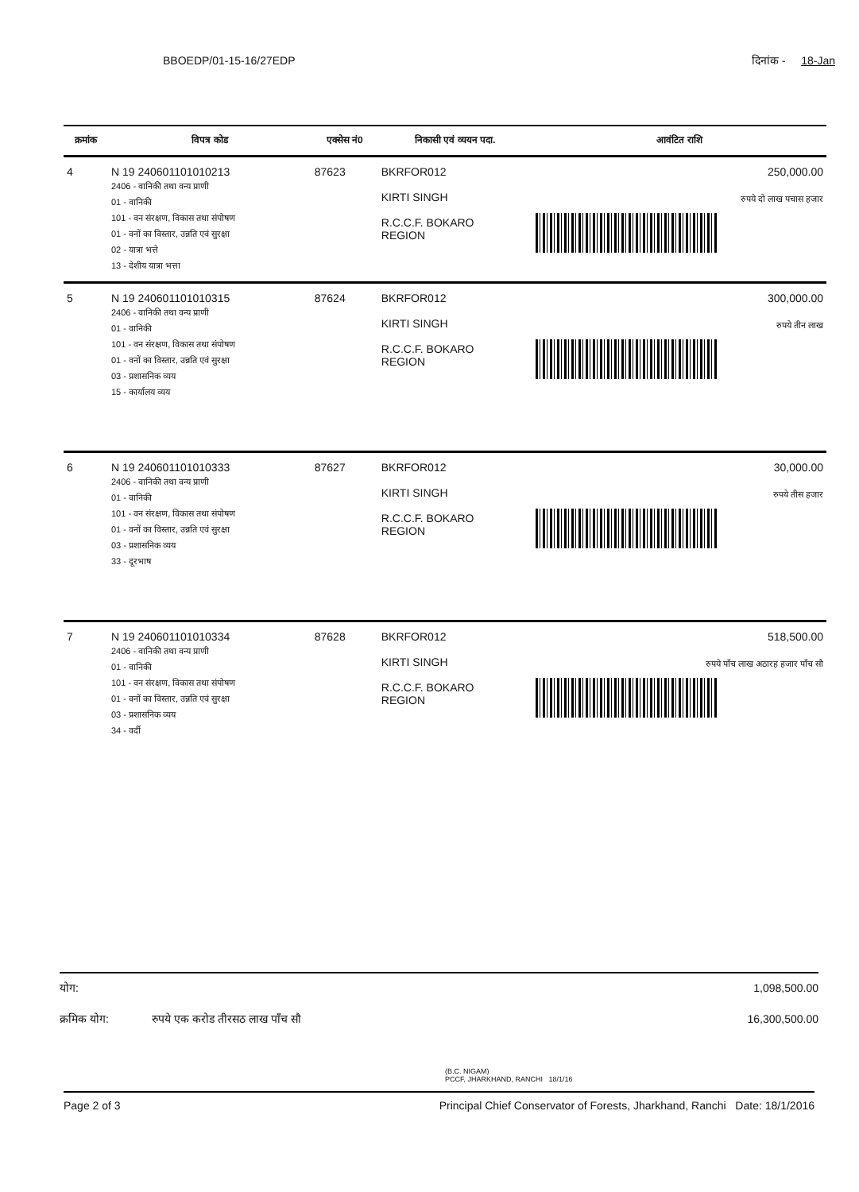BBOEDP/01-15-16/27EDP दिनांक - 18-Jan
| क्रमांक | विपत्र कोड | एक्सेस नं0 | निकासी एवं व्ययन पदा. | आवंटित राशि |
| --- | --- | --- | --- | --- |
| 4 | N 19 240601101010213 2406 - वानिकी तथा वन्य प्राणी 01 - वानिकी 101 - वन संरक्षण, विकास तथा संपोषण 01 - वनों का विस्तार, उन्नति एवं सुरक्षा 02 - यात्रा भत्ते 13 - देशीय यात्रा भत्ता | 87623 | BKRFOR012 KIRTI SINGH R.C.C.F. BOKARO REGION | 250,000.00 रुपये दो लाख पचास हजार |
| 5 | N 19 240601101010315 2406 - वानिकी तथा वन्य प्राणी 01 - वानिकी 101 - वन संरक्षण, विकास तथा संपोषण 01 - वनों का विस्तार, उन्नति एवं सुरक्षा 03 - प्रशासनिक व्यय 15 - कार्यालय व्यय | 87624 | BKRFOR012 KIRTI SINGH R.C.C.F. BOKARO REGION | 300,000.00 रुपये तीन लाख |
| 6 | N 19 240601101010333 2406 - वानिकी तथा वन्य प्राणी 01 - वानिकी 101 - वन संरक्षण, विकास तथा संपोषण 01 - वनों का विस्तार, उन्नति एवं सुरक्षा 03 - प्रशासनिक व्यय 33 - दूरभाष | 87627 | BKRFOR012 KIRTI SINGH R.C.C.F. BOKARO REGION | 30,000.00 रुपये तीस हजार |
| 7 | N 19 240601101010334 2406 - वानिकी तथा वन्य प्राणी 01 - वानिकी 101 - वन संरक्षण, विकास तथा संपोषण 01 - वनों का विस्तार, उन्नति एवं सुरक्षा 03 - प्रशासनिक व्यय 34 - वर्दी | 87628 | BKRFOR012 KIRTI SINGH R.C.C.F. BOKARO REGION | 518,500.00 रुपये पाँच लाख अठारह हजार पाँच सौ |
योग: 1,098,500.00
क्रमिक योग: रुपये एक करोड तीरसठ लाख पाँच सौ 16,300,500.00
(B.C. NIGAM)
PCCF, JHARKHAND, RANCHI 18/1/16
Page 2 of 3 Principal Chief Conservator of Forests, Jharkhand, Ranchi Date: 18/1/2016